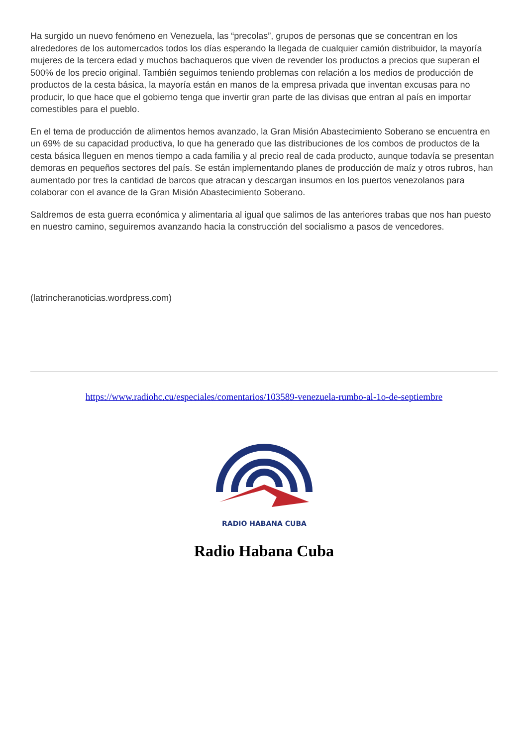Ha surgido un nuevo fenómeno en Venezuela, las “precolas”, grupos de personas que se concentran en los alrededores de los automercados todos los días esperando la llegada de cualquier camión distribuidor, la mayoría mujeres de la tercera edad y muchos bachaqueros que viven de revender los productos a precios que superan el 500% de los precio original. También seguimos teniendo problemas con relación a los medios de producción de productos de la cesta básica, la mayoría están en manos de la empresa privada que inventan excusas para no producir, lo que hace que el gobierno tenga que invertir gran parte de las divisas que entran al país en importar comestibles para el pueblo.
En el tema de producción de alimentos hemos avanzado, la Gran Misión Abastecimiento Soberano se encuentra en un 69% de su capacidad productiva, lo que ha generado que las distribuciones de los combos de productos de la cesta básica lleguen en menos tiempo a cada familia y al precio real de cada producto, aunque todavía se presentan demoras en pequeños sectores del país. Se están implementando planes de producción de maíz y otros rubros, han aumentado por tres la cantidad de barcos que atracan y descargan insumos en los puertos venezolanos para colaborar con el avance de la Gran Misión Abastecimiento Soberano.
Saldremos de esta guerra económica y alimentaria al igual que salimos de las anteriores trabas que nos han puesto en nuestro camino, seguiremos avanzando hacia la construcción del socialismo a pasos de vencedores.
(latrincheranoticias.wordpress.com)
https://www.radiohc.cu/especiales/comentarios/103589-venezuela-rumbo-al-1o-de-septiembre
RADIO HABANA CUBA
Radio Habana Cuba